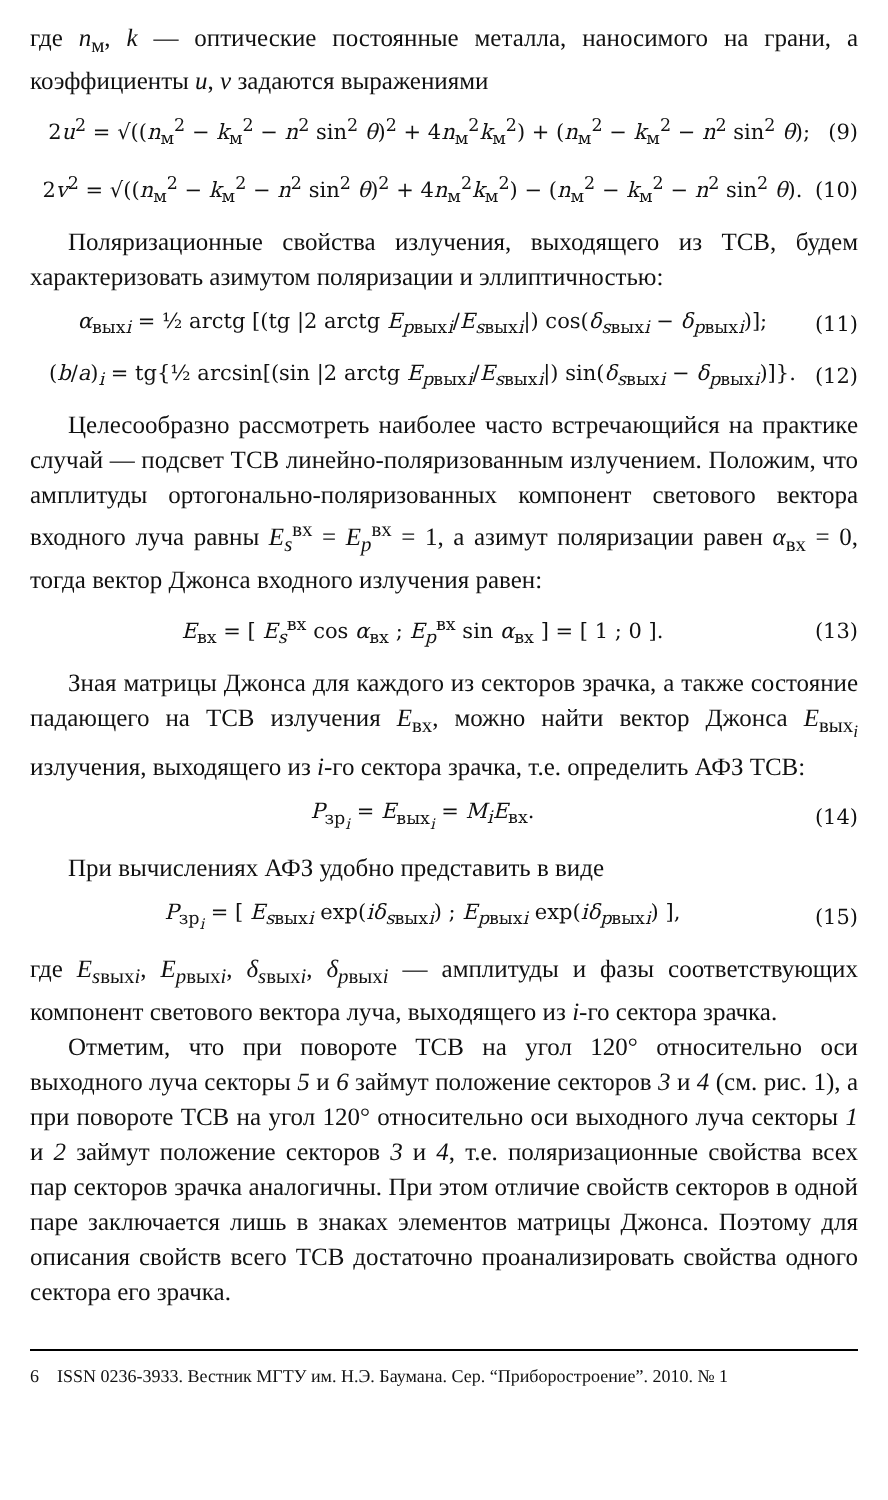где n<sub>м</sub>, k — оптические постоянные металла, наносимого на грани, а коэффициенты u, v задаются выражениями
2u<sup>2</sup> = √((n<sub>м</sub><sup>2</sup> − k<sub>м</sub><sup>2</sup> − n<sup>2</sup> sin<sup>2</sup> θ)<sup>2</sup> + 4n<sub>м</sub><sup>2</sup>k<sub>м</sub><sup>2</sup>) + (n<sub>м</sub><sup>2</sup> − k<sub>м</sub><sup>2</sup> − n<sup>2</sup> sin<sup>2</sup> θ); (9)
2v<sup>2</sup> = √((n<sub>м</sub><sup>2</sup> − k<sub>м</sub><sup>2</sup> − n<sup>2</sup> sin<sup>2</sup> θ)<sup>2</sup> + 4n<sub>м</sub><sup>2</sup>k<sub>м</sub><sup>2</sup>) − (n<sub>м</sub><sup>2</sup> − k<sub>м</sub><sup>2</sup> − n<sup>2</sup> sin<sup>2</sup> θ). (10)
Поляризационные свойства излучения, выходящего из ТСВ, будем характеризовать азимутом поляризации и эллиптичностью:
α<sub>выхi</sub> = ½ arctg [(tg |2 arctg E<sub>pвыхi</sub>/E<sub>sвыхi</sub>|) cos(δ<sub>sвыхi</sub> − δ<sub>pвыхi</sub>)]; (11)
(b/a)<sub>i</sub> = tg{½ arcsin[(sin |2 arctg E<sub>pвыхi</sub>/E<sub>sвыхi</sub>|) sin(δ<sub>sвыхi</sub> − δ<sub>pвыхi</sub>)]}. (12)
Целесообразно рассмотреть наиболее часто встречающийся на практике случай — подсвет ТСВ линейно-поляризованным излучением. Положим, что амплитуды ортогонально-поляризованных компонент светового вектора входного луча равны E<sub>s</sub><sup>вх</sup> = E<sub>p</sub><sup>вх</sup> = 1, а азимут поляризации равен α<sub>вх</sub> = 0, тогда вектор Джонса входного излучения равен:
E<sub>вх</sub> = [ E<sub>s</sub><sup>вх</sup> cos α<sub>вх</sub> ; E<sub>p</sub><sup>вх</sup> sin α<sub>вх</sub> ] = [ 1 ; 0 ]. (13)
Зная матрицы Джонса для каждого из секторов зрачка, а также состояние падающего на ТСВ излучения E<sub>вх</sub>, можно найти вектор Джонса E<sub>вых<sub>i</sub></sub> излучения, выходящего из i-го сектора зрачка, т.е. определить АФЗ ТСВ:
P<sub>зр<sub>i</sub></sub> = E<sub>вых<sub>i</sub></sub> = M<sub>i</sub>E<sub>вх</sub>. (14)
При вычислениях АФЗ удобно представить в виде
P<sub>зр<sub>i</sub></sub> = [ E<sub>sвыхi</sub> exp(iδ<sub>sвыхi</sub>) ; E<sub>pвыхi</sub> exp(iδ<sub>pвыхi</sub>) ], (15)
где E<sub>sвыхi</sub>, E<sub>pвыхi</sub>, δ<sub>sвыхi</sub>, δ<sub>pвыхi</sub> — амплитуды и фазы соответствующих компонент светового вектора луча, выходящего из i-го сектора зрачка.
Отметим, что при повороте ТСВ на угол 120° относительно оси выходного луча секторы 5 и 6 займут положение секторов 3 и 4 (см. рис. 1), а при повороте ТСВ на угол 120° относительно оси выходного луча секторы 1 и 2 займут положение секторов 3 и 4, т.е. поляризационные свойства всех пар секторов зрачка аналогичны. При этом отличие свойств секторов в одной паре заключается лишь в знаках элементов матрицы Джонса. Поэтому для описания свойств всего ТСВ достаточно проанализировать свойства одного сектора его зрачка.
6 ISSN 0236-3933. Вестник МГТУ им. Н.Э. Баумана. Сер. “Приборостроение”. 2010. № 1